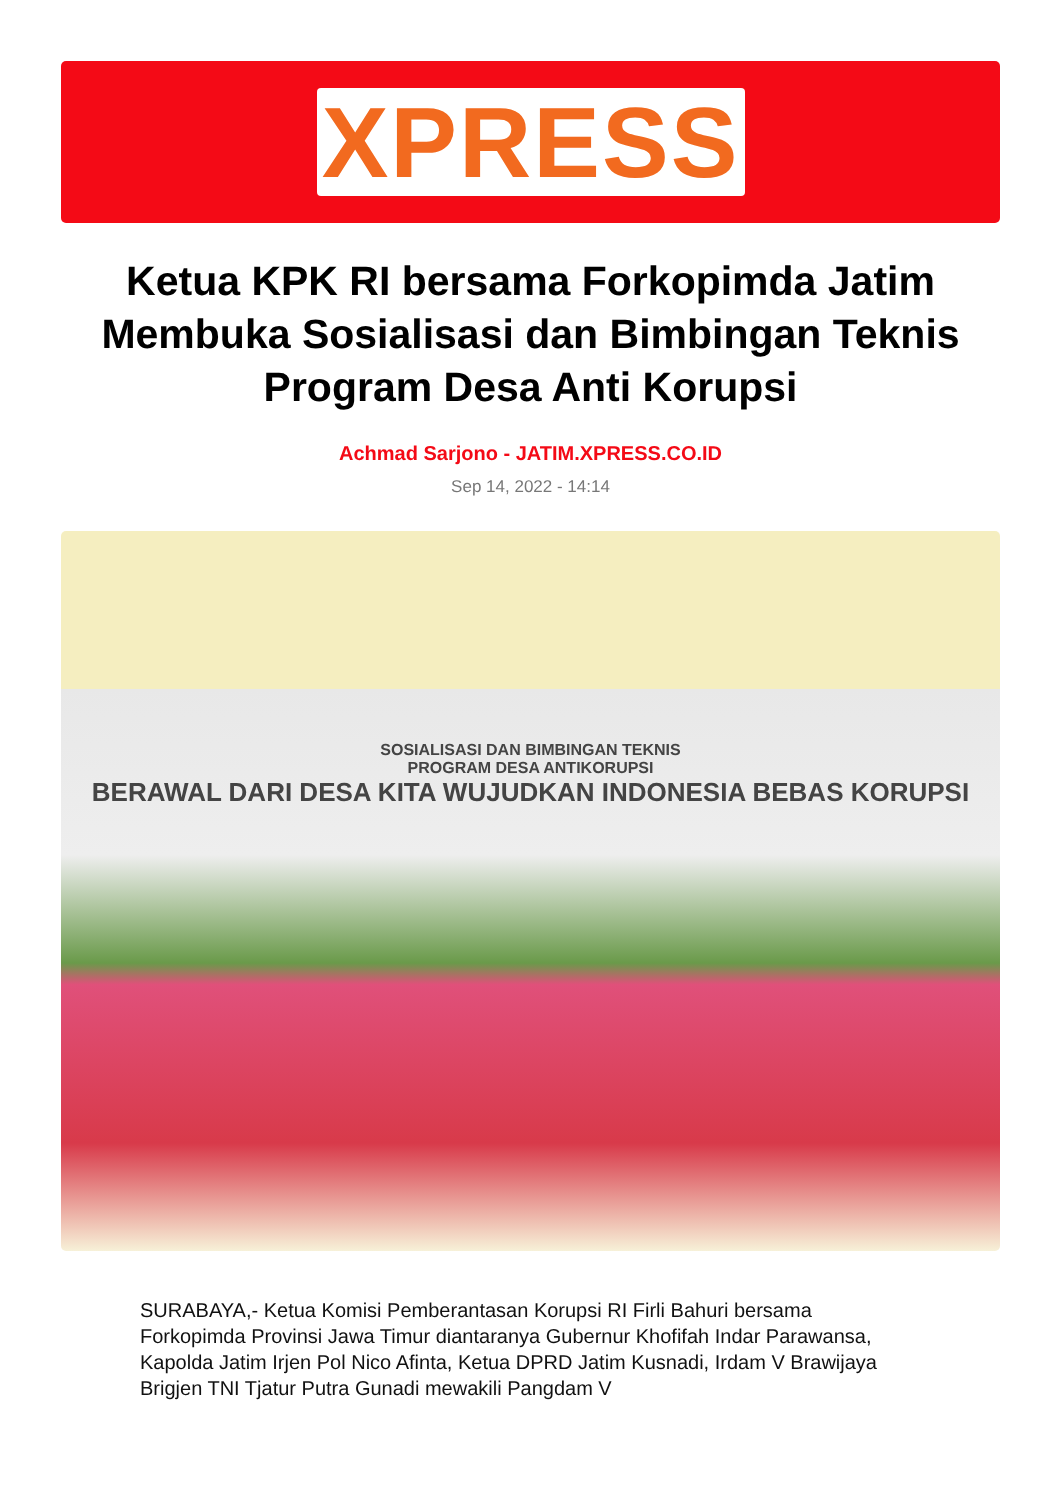XPRESS
Ketua KPK RI bersama Forkopimda Jatim Membuka Sosialisasi dan Bimbingan Teknis Program Desa Anti Korupsi
Achmad Sarjono - JATIM.XPRESS.CO.ID
Sep 14, 2022 - 14:14
SOSIALISASI DAN BIMBINGAN TEKNIS
PROGRAM DESA ANTIKORUPSI
BERAWAL DARI DESA KITA WUJUDKAN INDONESIA BEBAS KORUPSI
SURABAYA,- Ketua Komisi Pemberantasan Korupsi RI Firli Bahuri bersama Forkopimda Provinsi Jawa Timur diantaranya Gubernur Khofifah Indar Parawansa, Kapolda Jatim Irjen Pol Nico Afinta, Ketua DPRD Jatim Kusnadi, Irdam V Brawijaya Brigjen TNI Tjatur Putra Gunadi mewakili Pangdam V